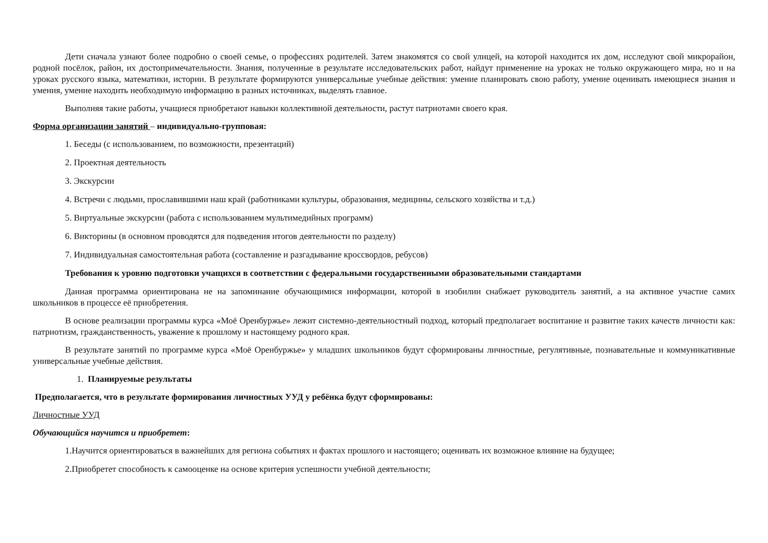Дети сначала узнают более подробно о своей семье, о профессиях родителей. Затем знакомятся со свой улицей, на которой находится их дом, исследуют свой микрорайон, родной посёлок, район, их достопримечательности. Знания, полученные в результате исследовательских работ, найдут применение на уроках не только окружающего мира, но и на уроках русского языка, математики, истории. В результате формируются универсальные учебные действия: умение планировать свою работу, умение оценивать имеющиеся знания и умения, умение находить необходимую информацию в разных источниках, выделять главное.
Выполняя такие работы, учащиеся приобретают навыки коллективной деятельности, растут патриотами своего края.
Форма организации занятий – индивидуально-групповая:
1. Беседы (с использованием, по возможности, презентаций)
2. Проектная деятельность
3. Экскурсии
4. Встречи с людьми, прославившими наш край (работниками культуры, образования, медицины, сельского хозяйства и т.д.)
5. Виртуальные экскурсии (работа с использованием мультимедийных программ)
6. Викторины (в основном проводятся для подведения итогов деятельности по разделу)
7. Индивидуальная самостоятельная работа (составление и разгадывание кроссвордов, ребусов)
Требования к уровню подготовки учащихся в соответствии с федеральными государственными образовательными стандартами
Данная программа ориентирована не на запоминание обучающимися информации, которой в изобилии снабжает руководитель занятий, а на активное участие самих школьников в процессе её приобретения.
В основе реализации программы курса «Моё Оренбуржье» лежит системно-деятельностный подход, который предполагает воспитание и развитие таких качеств личности как: патриотизм, гражданственность, уважение к прошлому и настоящему родного края.
В результате занятий по программе курса «Моё Оренбуржье» у младших школьников будут сформированы личностные, регулятивные, познавательные и коммуникативные универсальные учебные действия.
1. Планируемые результаты
Предполагается, что в результате формирования личностных УУД у ребёнка будут сформированы:
Личностные УУД
Обучающийся научится и приобретет:
1.Научится ориентироваться в важнейших для региона событиях и фактах прошлого и настоящего; оценивать их возможное влияние на будущее;
2.Приобретет способность к самооценке на основе критерия успешности учебной деятельности;